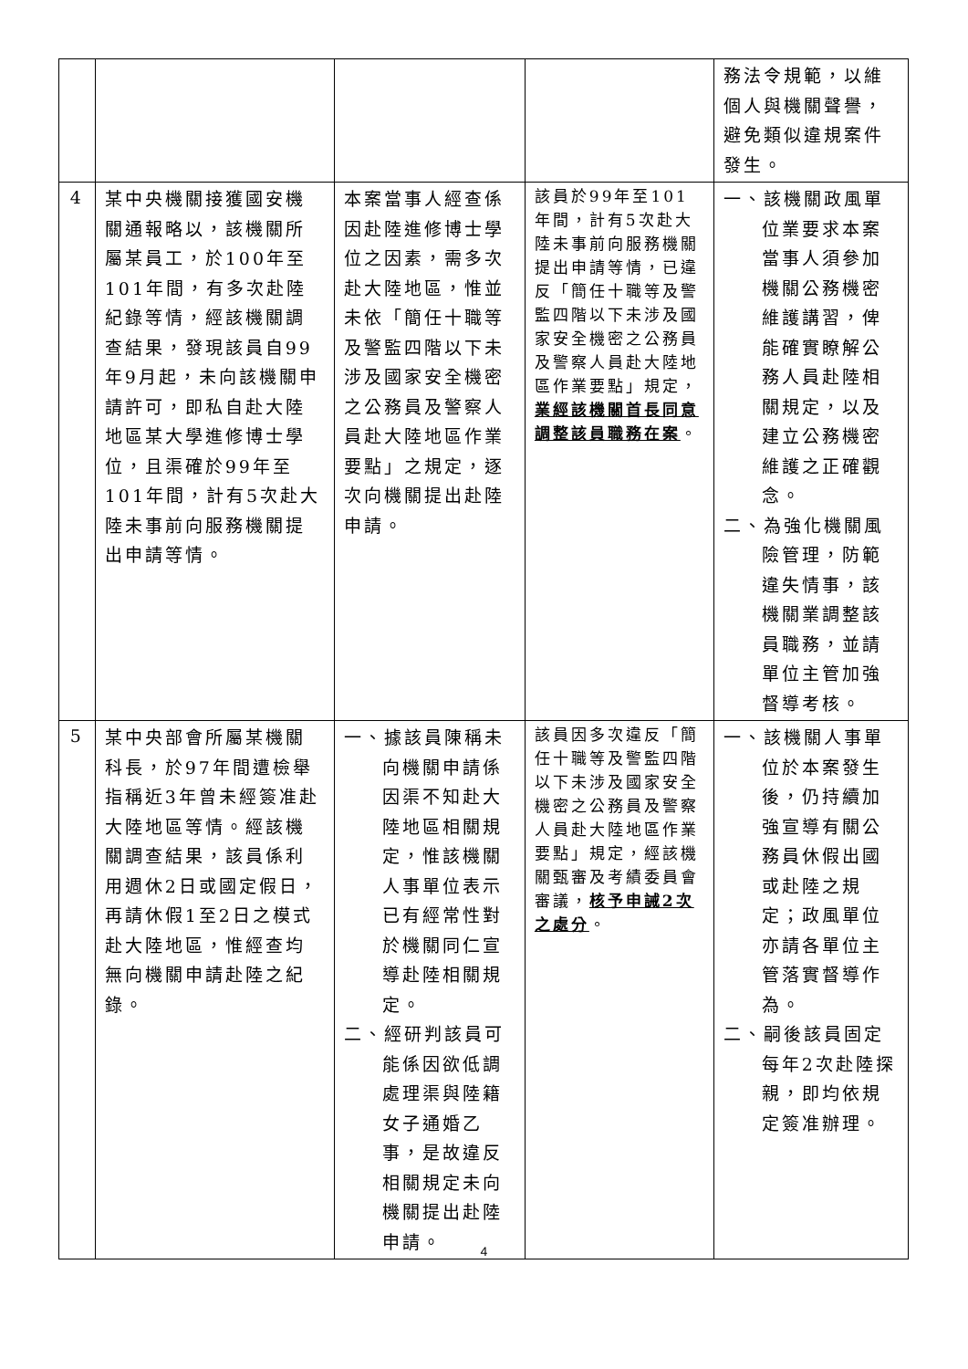| | | | | 務法令規範，以維個人與機關聲譽，避免類似違規案件發生。 |
| 4 | 某中央機關接獲國安機關通報略以，該機關所屬某員工，於100年至101年間，有多次赴陸紀錄等情，經該機關調查結果，發現該員自99年9月起，未向該機關申請許可，即私自赴大陸地區某大學進修博士學位，且渠確於99年至101年間，計有5次赴大陸未事前向服務機關提出申請等情。 | 本案當事人經查係因赴陸進修博士學位之因素，需多次赴大陸地區，惟並未依「簡任十職等及警監四階以下未涉及國家安全機密之公務員及警察人員赴大陸地區作業要點」之規定，逐次向機關提出赴陸申請。 | 該員於99年至101年間，計有5次赴大陸未事前向服務機關提出申請等情，已違反「簡任十職等及警監四階以下未涉及國家安全機密之公務員及警察人員赴大陸地區作業要點」規定， 業經該機關首長同意調整該員職務在案 。 | 一、該機關政風單位業要求本案當事人須參加機關公務機密維護講習，俾能確實瞭解公務人員赴陸相關規定，以及建立公務機密維護之正確觀念。 二、為強化機關風險管理，防範違失情事，該機關業調整該員職務，並請單位主管加強督導考核。 |
| 5 | 某中央部會所屬某機關科長，於97年間遭檢舉指稱近3年曾未經簽准赴大陸地區等情。經該機關調查結果，該員係利用週休2日或國定假日，再請休假1至2日之模式赴大陸地區，惟經查均無向機關申請赴陸之紀錄。 | 一、據該員陳稱未向機關申請係因渠不知赴大陸地區相關規定，惟該機關人事單位表示已有經常性對於機關同仁宣導赴陸相關規定。 二、經研判該員可能係因欲低調處理渠與陸籍女子通婚乙事，是故違反相關規定未向機關提出赴陸申請。 | 該員因多次違反「簡任十職等及警監四階以下未涉及國家安全機密之公務員及警察人員赴大陸地區作業要點」規定，經該機關甄審及考績委員會審議， 核予申誡2次之處分 。 | 一、該機關人事單位於本案發生後，仍持續加強宣導有關公務員休假出國或赴陸之規定；政風單位亦請各單位主管落實督導作為。 二、嗣後該員固定每年2次赴陸探親，即均依規定簽准辦理。 |
4